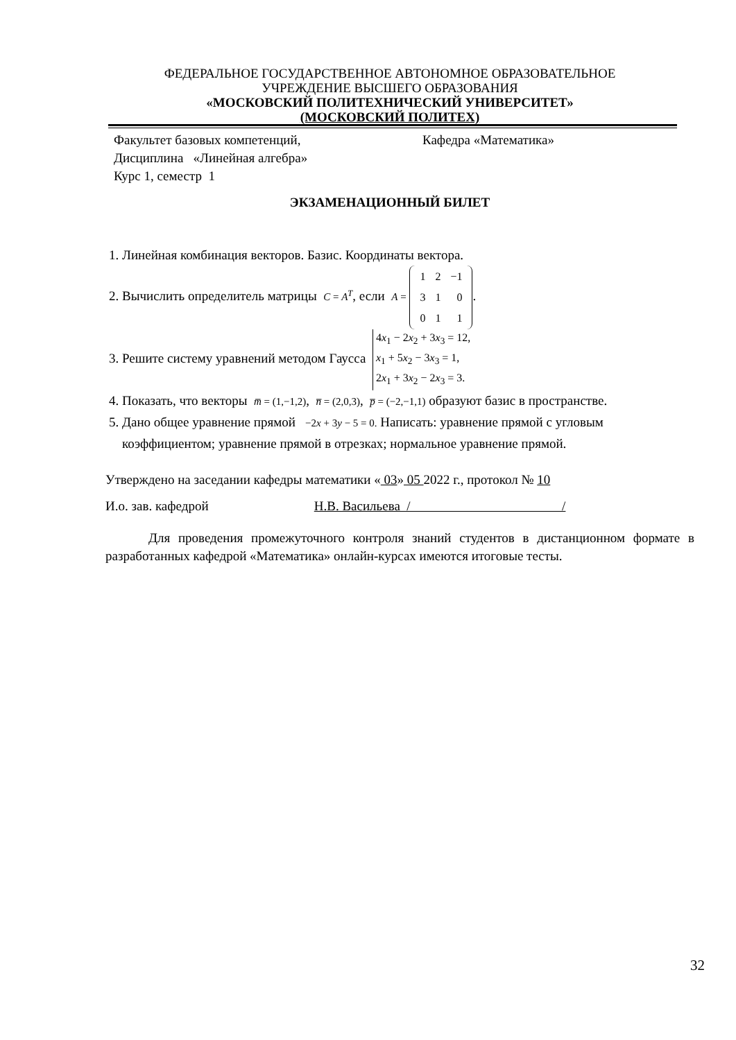ФЕДЕРАЛЬНОЕ ГОСУДАРСТВЕННОЕ АВТОНОМНОЕ ОБРАЗОВАТЕЛЬНОЕ
УЧРЕЖДЕНИЕ ВЫСШЕГО ОБРАЗОВАНИЯ
«МОСКОВСКИЙ ПОЛИТЕХНИЧЕСКИЙ УНИВЕРСИТЕТ»
(МОСКОВСКИЙ ПОЛИТЕХ)
Факультет базовых компетенций, Кафедра «Математика»
Дисциплина «Линейная алгебра»
Курс 1, семестр 1
ЭКЗАМЕНАЦИОННЫЙ БИЛЕТ
1. Линейная комбинация векторов. Базис. Координаты вектора.
2. Вычислить определитель матрицы C = A<sup>T</sup>, если A =
| 1 | 2 | −1 |
| 3 | 1 | 0 |
| 0 | 1 | 1 |
.
3. Решите систему уравнений методом Гаусса 4x<sub>1</sub> − 2x<sub>2</sub> + 3x<sub>3</sub> = 12,
x<sub>1</sub> + 5x<sub>2</sub> − 3x<sub>3</sub> = 1,
2x<sub>1</sub> + 3x<sub>2</sub> − 2x<sub>3</sub> = 3.
4. Показать, что векторы m̅ = (1,−1,2), n̅ = (2,0,3), p̅ = (−2,−1,1) образуют базис в пространстве.
5. Дано общее уравнение прямой −2x + 3y − 5 = 0. Написать: уравнение прямой с угловым коэффициентом; уравнение прямой в отрезках; нормальное уравнение прямой.
Утверждено на заседании кафедры математики « 03» 05 2022 г., протокол № 10
И.о. зав. кафедрой Н.В. Васильева / /
Для проведения промежуточного контроля знаний студентов в дистанционном формате в разработанных кафедрой «Математика» онлайн-курсах имеются итоговые тесты.
32